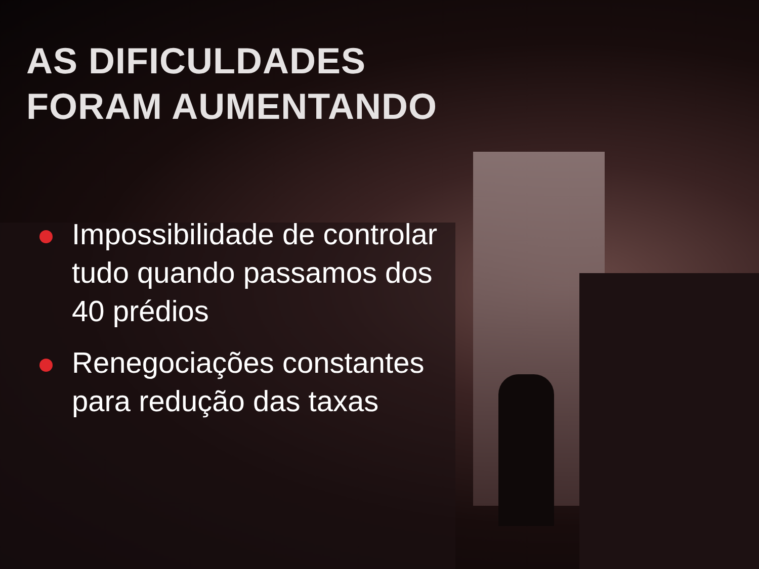AS DIFICULDADES
FORAM AUMENTANDO
Impossibilidade de controlar tudo quando passamos dos 40 prédios
Renegociações constantes para redução das taxas